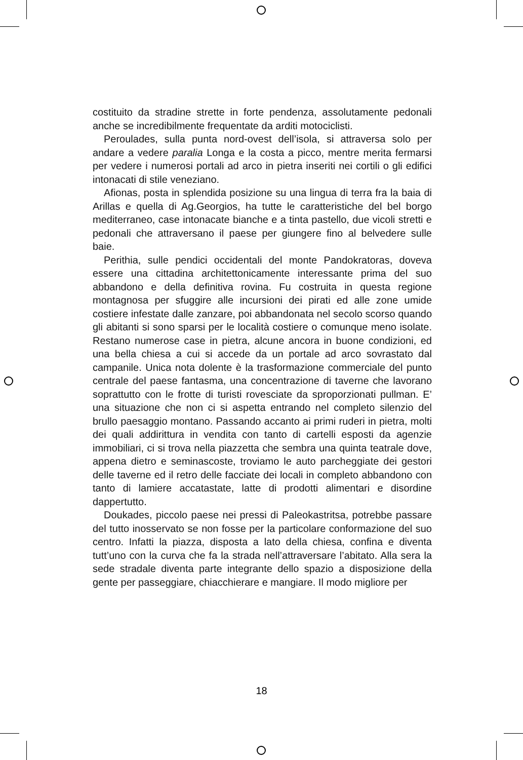costituito da stradine strette in forte pendenza, assolutamente pedonali anche se incredibilmente frequentate da arditi motociclisti.
Peroulades, sulla punta nord-ovest dell’isola, si attraversa solo per andare a vedere paralia Longa e la costa a picco, mentre merita fermarsi per vedere i numerosi portali ad arco in pietra inseriti nei cortili o gli edifici intonacati di stile veneziano.
Afionas, posta in splendida posizione su una lingua di terra fra la baia di Arillas e quella di Ag.Georgios, ha tutte le caratteristiche del bel borgo mediterraneo, case intonacate bianche e a tinta pastello, due vicoli stretti e pedonali che attraversano il paese per giungere fino al belvedere sulle baie.
Perithia, sulle pendici occidentali del monte Pandokratoras, doveva essere una cittadina architettonicamente interessante prima del suo abbandono e della definitiva rovina. Fu costruita in questa regione montagnosa per sfuggire alle incursioni dei pirati ed alle zone umide costiere infestate dalle zanzare, poi abbandonata nel secolo scorso quando gli abitanti si sono sparsi per le località costiere o comunque meno isolate. Restano numerose case in pietra, alcune ancora in buone condizioni, ed una bella chiesa a cui si accede da un portale ad arco sovrastato dal campanile. Unica nota dolente è la trasformazione commerciale del punto centrale del paese fantasma, una concentrazione di taverne che lavorano soprattutto con le frotte di turisti rovesciate da sproporzionati pullman. E’ una situazione che non ci si aspetta entrando nel completo silenzio del brullo paesaggio montano. Passando accanto ai primi ruderi in pietra, molti dei quali addirittura in vendita con tanto di cartelli esposti da agenzie immobiliari, ci si trova nella piazzetta che sembra una quinta teatrale dove, appena dietro e seminascoste, troviamo le auto parcheggiate dei gestori delle taverne ed il retro delle facciate dei locali in completo abbandono con tanto di lamiere accatastate, latte di prodotti alimentari e disordine dappertutto.
Doukades, piccolo paese nei pressi di Paleokastritsa, potrebbe passare del tutto inosservato se non fosse per la particolare conformazione del suo centro. Infatti la piazza, disposta a lato della chiesa, confina e diventa tutt’uno con la curva che fa la strada nell’attraversare l’abitato. Alla sera la sede stradale diventa parte integrante dello spazio a disposizione della gente per passeggiare, chiacchierare e mangiare. Il modo migliore per
18